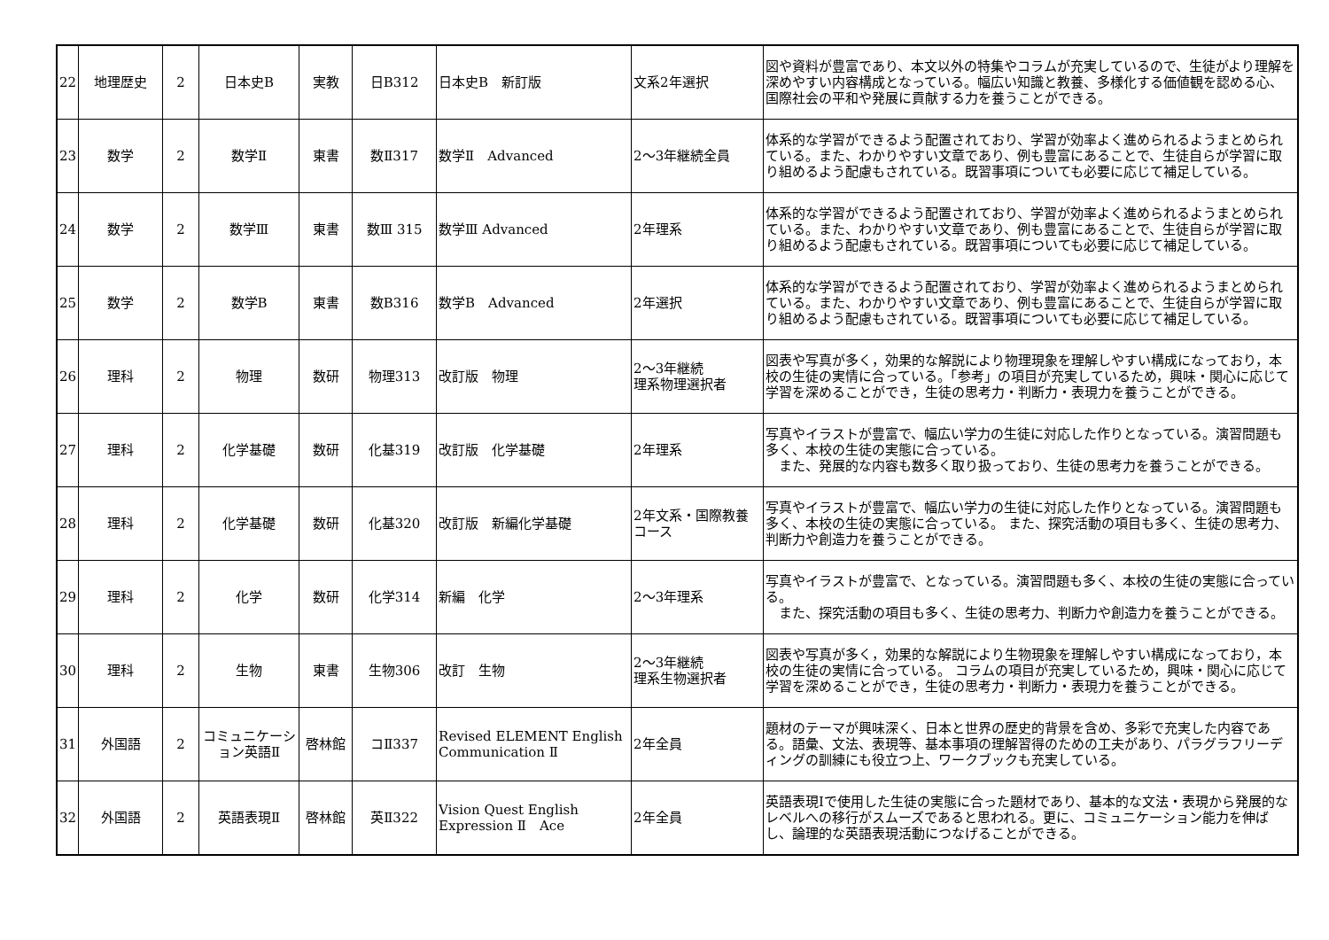| 22 | 地理歴史 | 2 | 日本史B | 実教 | 日B312 | 日本史B 新訂版 | 文系2年選択 | 図や資料が豊富であり、本文以外の特集やコラムが充実しているので、生徒がより理解を深めやすい内容構成となっている。幅広い知識と教養、多様化する価値観を認める心、国際社会の平和や発展に貢献する力を養うことができる。 |
| 23 | 数学 | 2 | 数学Ⅱ | 東書 | 数Ⅱ317 | 数学Ⅱ Advanced | 2～3年継続全員 | 体系的な学習ができるよう配置されており、学習が効率よく進められるようまとめられている。また、わかりやすい文章であり、例も豊富にあることで、生徒自らが学習に取り組めるよう配慮もされている。既習事項についても必要に応じて補足している。 |
| 24 | 数学 | 2 | 数学Ⅲ | 東書 | 数Ⅲ 315 | 数学Ⅲ Advanced | 2年理系 | 体系的な学習ができるよう配置されており、学習が効率よく進められるようまとめられている。また、わかりやすい文章であり、例も豊富にあることで、生徒自らが学習に取り組めるよう配慮もされている。既習事項についても必要に応じて補足している。 |
| 25 | 数学 | 2 | 数学B | 東書 | 数B316 | 数学B Advanced | 2年選択 | 体系的な学習ができるよう配置されており、学習が効率よく進められるようまとめられている。また、わかりやすい文章であり、例も豊富にあることで、生徒自らが学習に取り組めるよう配慮もされている。既習事項についても必要に応じて補足している。 |
| 26 | 理科 | 2 | 物理 | 数研 | 物理313 | 改訂版 物理 | 2～3年継続 理系物理選択者 | 図表や写真が多く，効果的な解説により物理現象を理解しやすい構成になっており，本校の生徒の実情に合っている。「参考」の項目が充実しているため，興味・関心に応じて学習を深めることができ，生徒の思考力・判断力・表現力を養うことができる。 |
| 27 | 理科 | 2 | 化学基礎 | 数研 | 化基319 | 改訂版 化学基礎 | 2年理系 | 写真やイラストが豊富で、幅広い学力の生徒に対応した作りとなっている。演習問題も多く、本校の生徒の実態に合っている。 また、発展的な内容も数多く取り扱っており、生徒の思考力を養うことができる。 |
| 28 | 理科 | 2 | 化学基礎 | 数研 | 化基320 | 改訂版 新編化学基礎 | 2年文系・国際教養コース | 写真やイラストが豊富で、幅広い学力の生徒に対応した作りとなっている。演習問題も多く、本校の生徒の実態に合っている。 また、探究活動の項目も多く、生徒の思考力、判断力や創造力を養うことができる。 |
| 29 | 理科 | 2 | 化学 | 数研 | 化学314 | 新編 化学 | 2～3年理系 | 写真やイラストが豊富で、となっている。演習問題も多く、本校の生徒の実態に合っている。 また、探究活動の項目も多く、生徒の思考力、判断力や創造力を養うことができる。 |
| 30 | 理科 | 2 | 生物 | 東書 | 生物306 | 改訂 生物 | 2～3年継続 理系生物選択者 | 図表や写真が多く，効果的な解説により生物現象を理解しやすい構成になっており，本校の生徒の実情に合っている。 コラムの項目が充実しているため，興味・関心に応じて学習を深めることができ，生徒の思考力・判断力・表現力を養うことができる。 |
| 31 | 外国語 | 2 | コミュニケーション英語Ⅱ | 啓林館 | コⅡ337 | Revised ELEMENT English Communication Ⅱ | 2年全員 | 題材のテーマが興味深く、日本と世界の歴史的背景を含め、多彩で充実した内容である。語彙、文法、表現等、基本事項の理解習得のための工夫があり、パラグラフリーディングの訓練にも役立つ上、ワークブックも充実している。 |
| 32 | 外国語 | 2 | 英語表現Ⅱ | 啓林館 | 英Ⅱ322 | Vision Quest English Expression Ⅱ Ace | 2年全員 | 英語表現Ⅰで使用した生徒の実態に合った題材であり、基本的な文法・表現から発展的なレベルへの移行がスムーズであると思われる。更に、コミュニケーション能力を伸ばし、論理的な英語表現活動につなげることができる。 |